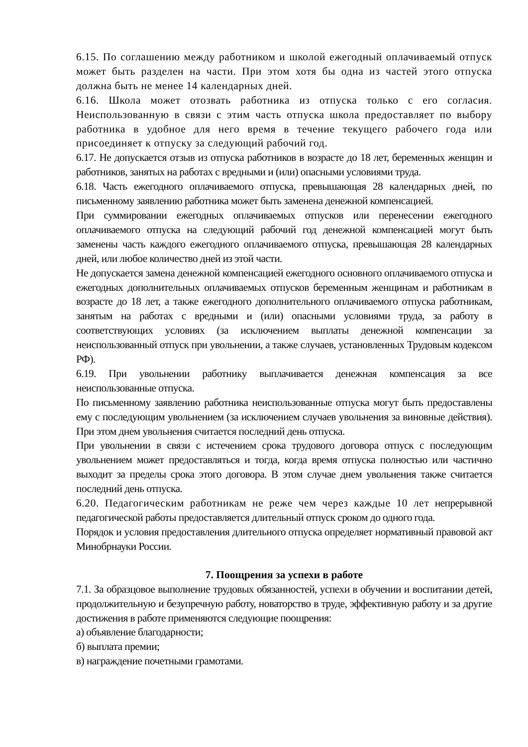6.15. По соглашению между работником и школой ежегодный оплачиваемый отпуск может быть разделен на части. При этом хотя бы одна из частей этого отпуска должна быть не менее 14 календарных дней.
6.16. Школа может отозвать работника из отпуска только с его согласия. Неиспользованную в связи с этим часть отпуска школа предоставляет по выбору работника в удобное для него время в течение текущего рабочего года или присоединяет к отпуску за следующий рабочий год.
6.17. Не допускается отзыв из отпуска работников в возрасте до 18 лет, беременных женщин и работников, занятых на работах с вредными и (или) опасными условиями труда.
6.18. Часть ежегодного оплачиваемого отпуска, превышающая 28 календарных дней, по письменному заявлению работника может быть заменена денежной компенсацией.
При суммировании ежегодных оплачиваемых отпусков или перенесении ежегодного оплачиваемого отпуска на следующий рабочий год денежной компенсацией могут быть заменены часть каждого ежегодного оплачиваемого отпуска, превышающая 28 календарных дней, или любое количество дней из этой части.
Не допускается замена денежной компенсацией ежегодного основного оплачиваемого отпуска и ежегодных дополнительных оплачиваемых отпусков беременным женщинам и работникам в возрасте до 18 лет, а также ежегодного дополнительного оплачиваемого отпуска работникам, занятым на работах с вредными и (или) опасными условиями труда, за работу в соответствующих условиях (за исключением выплаты денежной компенсации за неиспользованный отпуск при увольнении, а также случаев, установленных Трудовым кодексом РФ).
6.19. При увольнении работнику выплачивается денежная компенсация за все неиспользованные отпуска.
По письменному заявлению работника неиспользованные отпуска могут быть предоставлены ему с последующим увольнением (за исключением случаев увольнения за виновные действия). При этом днем увольнения считается последний день отпуска.
При увольнении в связи с истечением срока трудового договора отпуск с последующим увольнением может предоставляться и тогда, когда время отпуска полностью или частично выходит за пределы срока этого договора. В этом случае днем увольнения также считается последний день отпуска.
6.20. Педагогическим работникам не реже чем через каждые 10 лет непрерывной педагогической работы предоставляется длительный отпуск сроком до одного года.
Порядок и условия предоставления длительного отпуска определяет нормативный правовой акт Минобрнауки России.
7. Поощрения за успехи в работе
7.1. За образцовое выполнение трудовых обязанностей, успехи в обучении и воспитании детей, продолжительную и безупречную работу, новаторство в труде, эффективную работу и за другие достижения в работе применяются следующие поощрения:
а) объявление благодарности;
б) выплата премии;
в) награждение почетными грамотами.